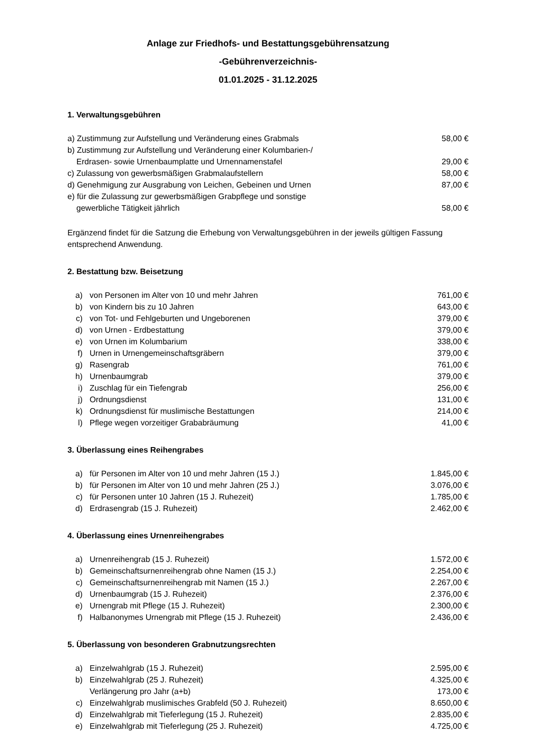Anlage zur Friedhofs- und Bestattungsgebührensatzung
-Gebührenverzeichnis-
01.01.2025 - 31.12.2025
1. Verwaltungsgebühren
| a) Zustimmung zur Aufstellung und Veränderung eines Grabmals | 58,00 € |
| b) Zustimmung zur Aufstellung und Veränderung einer Kolumbarien-/ Erdrasen- sowie Urnenbaumplatte und Urnennamenstafel | 29,00 € |
| c) Zulassung von gewerbsmäßigen Grabmalaufstellern | 58,00 € |
| d) Genehmigung zur Ausgrabung von Leichen, Gebeinen und Urnen | 87,00 € |
| e) für die Zulassung zur gewerbsmäßigen Grabpflege und sonstige gewerbliche Tätigkeit jährlich | 58,00 € |
Ergänzend findet für die Satzung die Erhebung von Verwaltungsgebühren in der jeweils gültigen Fassung entsprechend Anwendung.
2. Bestattung bzw. Beisetzung
| a) | von Personen im Alter von 10 und mehr Jahren | 761,00 € |
| b) | von Kindern bis zu 10 Jahren | 643,00 € |
| c) | von Tot- und Fehlgeburten und Ungeborenen | 379,00 € |
| d) | von Urnen - Erdbestattung | 379,00 € |
| e) | von Urnen im Kolumbarium | 338,00 € |
| f) | Urnen in Urnengemeinschaftsgräbern | 379,00 € |
| g) | Rasengrab | 761,00 € |
| h) | Urnenbaumgrab | 379,00 € |
| i) | Zuschlag für ein Tiefengrab | 256,00 € |
| j) | Ordnungsdienst | 131,00 € |
| k) | Ordnungsdienst für muslimische Bestattungen | 214,00 € |
| l) | Pflege wegen vorzeitiger Grababräumung | 41,00 € |
3. Überlassung eines Reihengrabes
| a) | für Personen im Alter von 10 und mehr Jahren (15 J.) | 1.845,00 € |
| b) | für Personen im Alter von 10 und mehr Jahren (25 J.) | 3.076,00 € |
| c) | für Personen unter 10 Jahren (15 J. Ruhezeit) | 1.785,00 € |
| d) | Erdrasengrab (15 J. Ruhezeit) | 2.462,00 € |
4. Überlassung eines Urnenreihengrabes
| a) | Urnenreihengrab (15 J. Ruhezeit) | 1.572,00 € |
| b) | Gemeinschaftsurnenreihengrab ohne Namen (15 J.) | 2.254,00 € |
| c) | Gemeinschaftsurnenreihengrab mit Namen (15 J.) | 2.267,00 € |
| d) | Urnenbaumgrab (15 J. Ruhezeit) | 2.376,00 € |
| e) | Urnengrab mit Pflege (15 J. Ruhezeit) | 2.300,00 € |
| f) | Halbanonymes Urnengrab mit Pflege (15 J. Ruhezeit) | 2.436,00 € |
5. Überlassung von besonderen Grabnutzungsrechten
| a) | Einzelwahlgrab (15 J. Ruhezeit) | 2.595,00 € |
| b) | Einzelwahlgrab (25 J. Ruhezeit) | 4.325,00 € |
| | Verlängerung pro Jahr (a+b) | 173,00 € |
| c) | Einzelwahlgrab muslimisches Grabfeld (50 J. Ruhezeit) | 8.650,00 € |
| d) | Einzelwahlgrab mit Tieferlegung (15 J. Ruhezeit) | 2.835,00 € |
| e) | Einzelwahlgrab mit Tieferlegung (25 J. Ruhezeit) | 4.725,00 € |